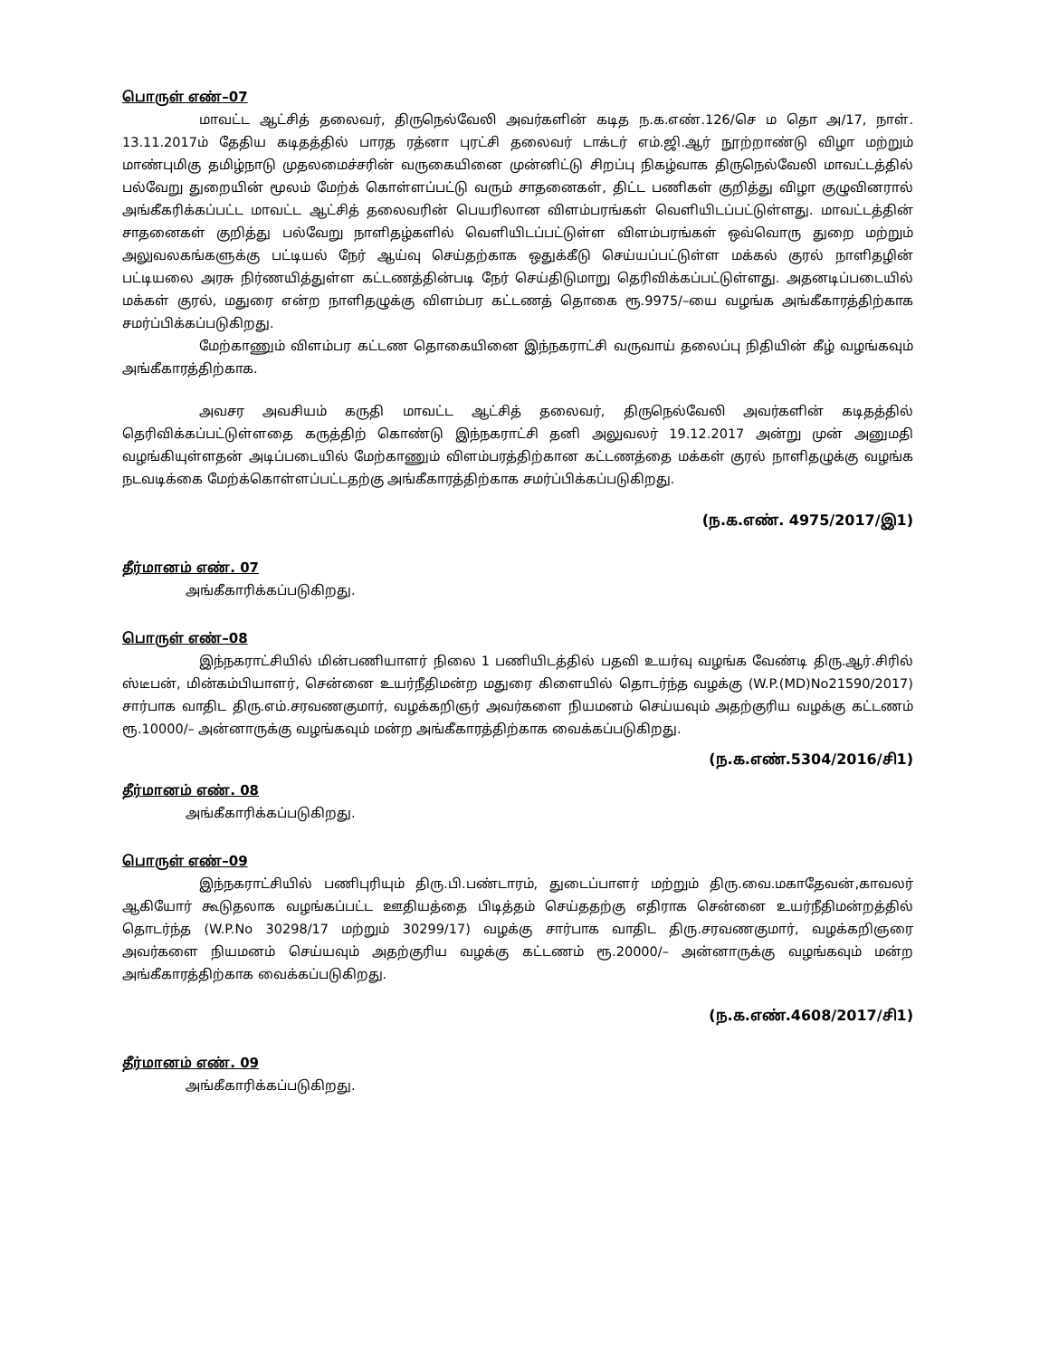பொருள் எண்–07
மாவட்ட ஆட்சித் தலைவர், திருநெல்வேலி அவர்களின் கடித ந.க.எண்.126/செ ம தொ அ/17, நாள். 13.11.2017ம் தேதிய கடிதத்தில் பாரத ரத்னா புரட்சி தலைவர் டாக்டர் எம்.ஜி.ஆர் நூற்றாண்டு விழா மற்றும் மாண்புமிகு தமிழ்நாடு முதலமைச்சரின் வருகையினை முன்னிட்டு சிறப்பு நிகழ்வாக திருநெல்வேலி மாவட்டத்தில் பல்வேறு துறையின் மூலம் மேற்க் கொள்ளப்பட்டு வரும் சாதனைகள், திட்ட பணிகள் குறித்து விழா குழுவினரால் அங்கீகரிக்கப்பட்ட மாவட்ட ஆட்சித் தலைவரின் பெயரிலான விளம்பரங்கள் வெளியிடப்பட்டுள்ளது. மாவட்டத்தின் சாதனைகள் குறித்து பல்வேறு நாளிதழ்களில் வெளியிடப்பட்டுள்ள விளம்பரங்கள் ஒவ்வொரு துறை மற்றும் அலுவலகங்களுக்கு பட்டியல் நேர் ஆய்வு செய்தற்காக ஒதுக்கீடு செய்யப்பட்டுள்ள மக்கல் குரல் நாளிதழின் பட்டியலை அரசு நிர்ணயித்துள்ள கட்டணத்தின்படி நேர் செய்திடுமாறு தெரிவிக்கப்பட்டுள்ளது. அதனடிப்படையில் மக்கள் குரல், மதுரை என்ற நாளிதழுக்கு விளம்பர கட்டணத் தொகை ரூ.9975/–யை வழங்க அங்கீகாரத்திற்காக சமர்ப்பிக்கப்படுகிறது.
மேற்காணும் விளம்பர கட்டண தொகையினை இந்நகராட்சி வருவாய் தலைப்பு நிதியின் கீழ் வழங்கவும் அங்கீகாரத்திற்காக.
அவசர அவசியம் கருதி மாவட்ட ஆட்சித் தலைவர், திருநெல்வேலி அவர்களின் கடிதத்தில் தெரிவிக்கப்பட்டுள்ளதை கருத்திற் கொண்டு இந்நகராட்சி தனி அலுவலர் 19.12.2017 அன்று முன் அனுமதி வழங்கியுள்ளதன் அடிப்படையில் மேற்காணும் விளம்பரத்திற்கான கட்டணத்தை மக்கள் குரல் நாளிதழுக்கு வழங்க நடவடிக்கை மேற்க்கொள்ளப்பட்டதற்கு அங்கீகாரத்திற்காக சமர்ப்பிக்கப்படுகிறது.
(ந.க.எண். 4975/2017/இ1)
தீர்மானம் எண். 07
அங்கீகாரிக்கப்படுகிறது.
பொருள் எண்–08
இந்நகராட்சியில் மின்பணியாளர் நிலை 1 பணியிடத்தில் பதவி உயர்வு வழங்க வேண்டி திரு.ஆர்.சிரில் ஸ்டீபன், மின்கம்பியாளர், சென்னை உயர்நீதிமன்ற மதுரை கிளையில் தொடர்ந்த வழக்கு (W.P.(MD)No21590/2017) சார்பாக வாதிட திரு.எம்.சரவணகுமார், வழக்கறிஞர் அவர்களை நியமனம் செய்யவும் அதற்குரிய வழக்கு கட்டணம் ரூ.10000/– அன்னாருக்கு வழங்கவும் மன்ற அங்கீகாரத்திற்காக வைக்கப்படுகிறது.
(ந.க.எண்.5304/2016/சி1)
தீர்மானம் எண். 08
அங்கீகாரிக்கப்படுகிறது.
பொருள் எண்–09
இந்நகராட்சியில் பணிபுரியும் திரு.பி.பண்டாரம், துடைப்பாளர் மற்றும் திரு.வை.மகாதேவன்,காவலர் ஆகியோர் கூடுதலாக வழங்கப்பட்ட ஊதியத்தை பிடித்தம் செய்ததற்கு எதிராக சென்னை உயர்நீதிமன்றத்தில் தொடர்ந்த (W.P.No 30298/17 மற்றும் 30299/17) வழக்கு சார்பாக வாதிட திரு.சரவணகுமார், வழக்கறிஞரை அவர்களை நியமனம் செய்யவும் அதற்குரிய வழக்கு கட்டணம் ரூ.20000/– அன்னாருக்கு வழங்கவும் மன்ற அங்கீகாரத்திற்காக வைக்கப்படுகிறது.
(ந.க.எண்.4608/2017/சி1)
தீர்மானம் எண். 09
அங்கீகாரிக்கப்படுகிறது.